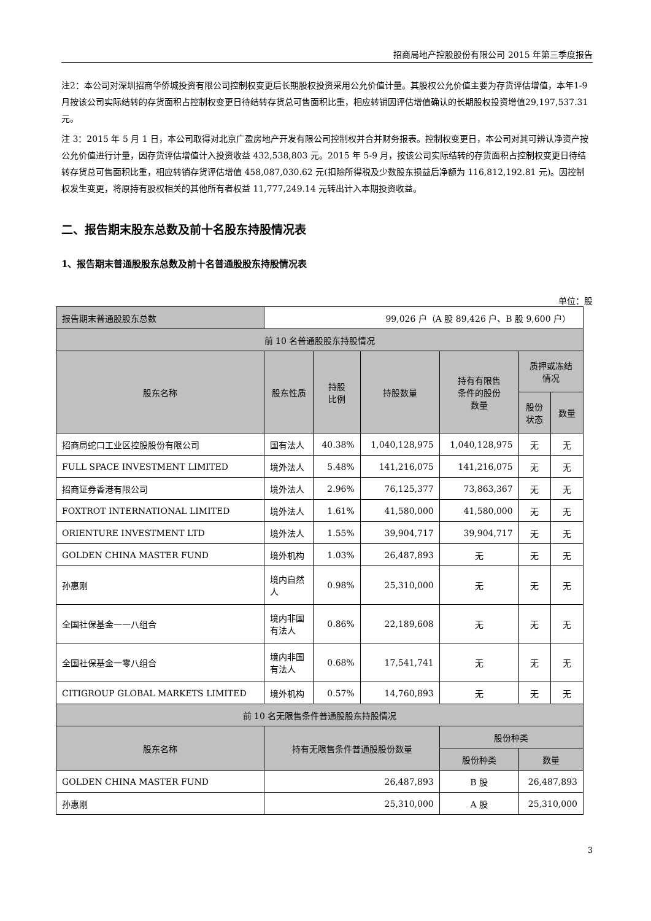招商局地产控股股份有限公司 2015 年第三季度报告
注2：本公司对深圳招商华侨城投资有限公司控制权变更后长期股权投资采用公允价值计量。其股权公允价值主要为存货评估增值，本年1-9月按该公司实际结转的存货面积占控制权变更日待结转存货总可售面积比重，相应转销因评估增值确认的长期股权投资增值29,197,537.31元。
注 3：2015 年 5 月 1 日，本公司取得对北京广盈房地产开发有限公司控制权并合并财务报表。控制权变更日，本公司对其可辨认净资产按公允价值进行计量，因存货评估增值计入投资收益 432,538,803 元。2015 年 5-9 月，按该公司实际结转的存货面积占控制权变更日待结转存货总可售面积比重，相应转销存货评估增值 458,087,030.62 元(扣除所得税及少数股东损益后净额为 116,812,192.81 元)。因控制权发生变更，将原持有股权相关的其他所有者权益 11,777,249.14 元转出计入本期投资收益。
二、报告期末股东总数及前十名股东持股情况表
1、报告期末普通股股东总数及前十名普通股股东持股情况表
单位：股
| 报告期末普通股股东总数 | 99,026 户（A 股 89,426 户、B 股 9,600 户） | | | | | |
| 前 10 名普通股股东持股情况 | | | | | | |
| 股东名称 | 股东性质 | 持股 比例 | 持股数量 | 持有有限售 条件的股份 数量 | 质押或冻结 情况 | |
| | | | | | 股份 状态 | 数量 |
| 招商局蛇口工业区控股股份有限公司 | 国有法人 | 40.38% | 1,040,128,975 | 1,040,128,975 | 无 | 无 |
| FULL SPACE INVESTMENT LIMITED | 境外法人 | 5.48% | 141,216,075 | 141,216,075 | 无 | 无 |
| 招商证券香港有限公司 | 境外法人 | 2.96% | 76,125,377 | 73,863,367 | 无 | 无 |
| FOXTROT INTERNATIONAL LIMITED | 境外法人 | 1.61% | 41,580,000 | 41,580,000 | 无 | 无 |
| ORIENTURE INVESTMENT LTD | 境外法人 | 1.55% | 39,904,717 | 39,904,717 | 无 | 无 |
| GOLDEN CHINA MASTER FUND | 境外机构 | 1.03% | 26,487,893 | 无 | 无 | 无 |
| 孙惠刚 | 境内自然 人 | 0.98% | 25,310,000 | 无 | 无 | 无 |
| 全国社保基金一一八组合 | 境内非国 有法人 | 0.86% | 22,189,608 | 无 | 无 | 无 |
| 全国社保基金一零八组合 | 境内非国 有法人 | 0.68% | 17,541,741 | 无 | 无 | 无 |
| CITIGROUP GLOBAL MARKETS LIMITED | 境外机构 | 0.57% | 14,760,893 | 无 | 无 | 无 |
| 前 10 名无限售条件普通股股东持股情况 | | | | | | |
| 股东名称 | 持有无限售条件普通股股份数量 | | | 股份种类 | | |
| | | | | 股份种类 | 数量 | |
| GOLDEN CHINA MASTER FUND | 26,487,893 | | | B 股 | 26,487,893 | |
| 孙惠刚 | 25,310,000 | | | A 股 | 25,310,000 | |
3